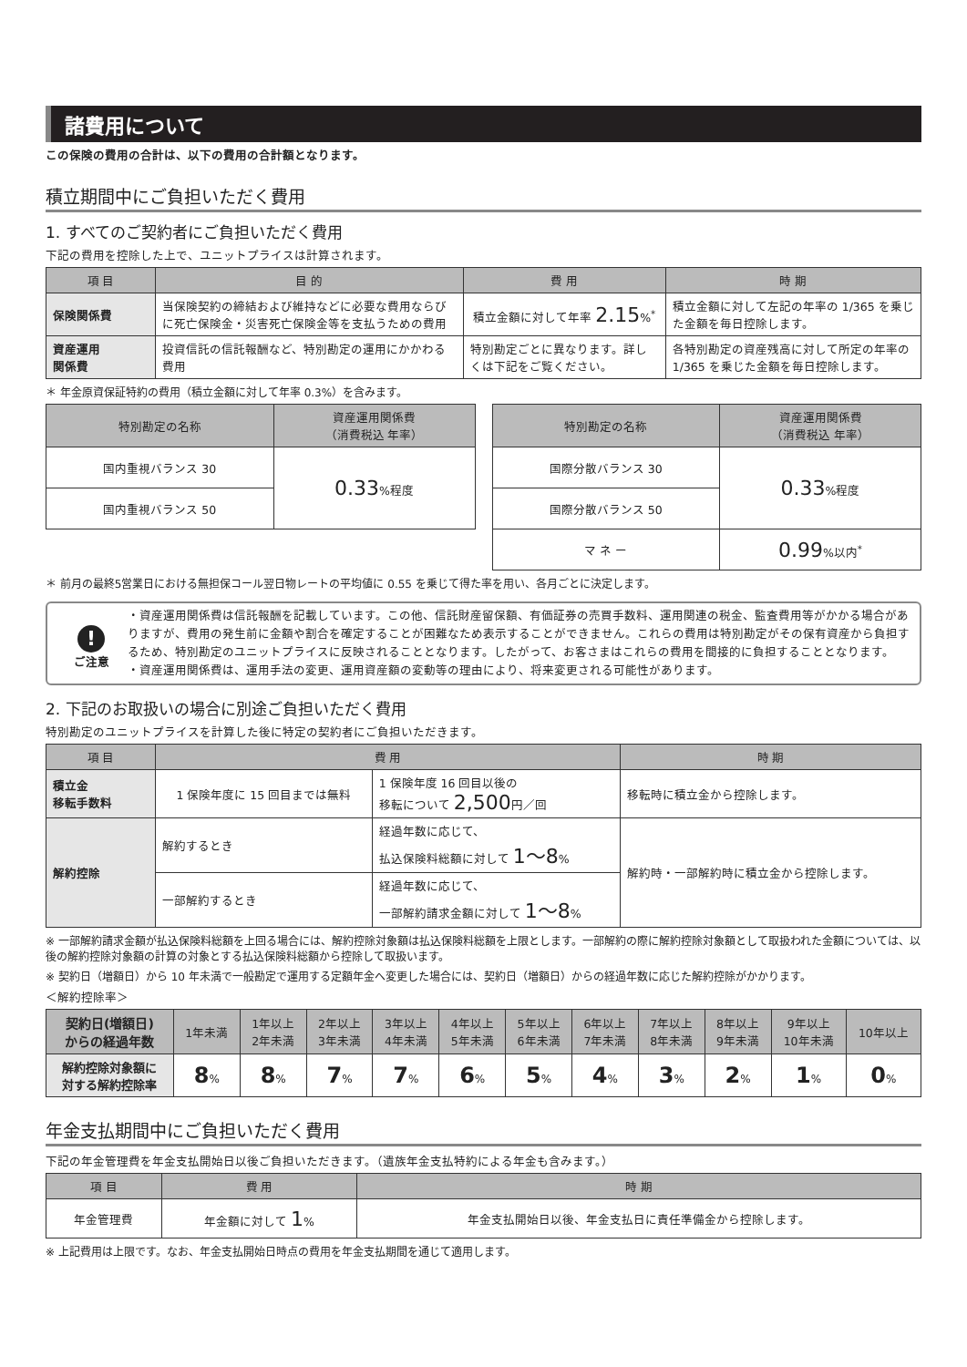諸費用について
この保険の費用の合計は、以下の費用の合計額となります。
積立期間中にご負担いただく費用
1. すべてのご契約者にご負担いただく費用
下記の費用を控除した上で、ユニットプライスは計算されます。
| 項 目 | 目 的 | 費 用 | 時 期 |
| --- | --- | --- | --- |
| 保険関係費 | 当保険契約の締結および維持などに必要な費用ならびに死亡保険金・災害死亡保険金等を支払うための費用 | 積立金額に対して年率 2.15 %<sup>*</sup> | 積立金額に対して左記の年率の 1/365 を乗じた金額を毎日控除します。 |
| 資産運用 関係費 | 投資信託の信託報酬など、特別勘定の運用にかかわる費用 | 特別勘定ごとに異なります。詳しくは下記をご覧ください。 | 各特別勘定の資産残高に対して所定の年率の 1/365 を乗じた金額を毎日控除します。 |
＊ 年金原資保証特約の費用（積立金額に対して年率 0.3%）を含みます。
| 特別勘定の名称 | 資産運用関係費 （消費税込 年率） |
| --- | --- |
| 国内重視バランス 30 | 0.33 %程度 |
| 国内重視バランス 50 | |
| 特別勘定の名称 | 資産運用関係費 （消費税込 年率） |
| --- | --- |
| 国際分散バランス 30 | 0.33 %程度 |
| 国際分散バランス 50 | |
| マ ネ ー | 0.99 %以内<sup>*</sup> |
＊ 前月の最終5営業日における無担保コール翌日物レートの平均値に 0.55 を乗じて得た率を用い、各月ごとに決定します。
!
ご注意
・資産運用関係費は信託報酬を記載しています。この他、信託財産留保額、有価証券の売買手数料、運用関連の税金、監査費用等がかかる場合がありますが、費用の発生前に金額や割合を確定することが困難なため表示することができません。これらの費用は特別勘定がその保有資産から負担するため、特別勘定のユニットプライスに反映されることとなります。したがって、お客さまはこれらの費用を間接的に負担することとなります。
・資産運用関係費は、運用手法の変更、運用資産額の変動等の理由により、将来変更される可能性があります。
2. 下記のお取扱いの場合に別途ご負担いただく費用
特別勘定のユニットプライスを計算した後に特定の契約者にご負担いただきます。
| 項 目 | 費 用 | | 時 期 |
| --- | --- | --- | --- |
| 積立金 移転手数料 | 1 保険年度に 15 回目までは無料 | 1 保険年度 16 回目以後の 移転について 2,500 円／回 | 移転時に積立金から控除します。 |
| 解約控除 | 解約するとき | 経過年数に応じて、 払込保険料総額に対して 1～8 % | 解約時・一部解約時に積立金から控除します。 |
| | 一部解約するとき | 経過年数に応じて、 一部解約請求金額に対して 1～8 % | |
※ 一部解約請求金額が払込保険料総額を上回る場合には、解約控除対象額は払込保険料総額を上限とします。一部解約の際に解約控除対象額として取扱われた金額については、以後の解約控除対象額の計算の対象とする払込保険料総額から控除して取扱います。
※ 契約日（増額日）から 10 年未満で一般勘定で運用する定額年金へ変更した場合には、契約日（増額日）からの経過年数に応じた解約控除がかかります。
＜解約控除率＞
| 契約日(増額日) からの経過年数 | 1年未満 | 1年以上 2年未満 | 2年以上 3年未満 | 3年以上 4年未満 | 4年以上 5年未満 | 5年以上 6年未満 | 6年以上 7年未満 | 7年以上 8年未満 | 8年以上 9年未満 | 9年以上 10年未満 | 10年以上 |
| --- | --- | --- | --- | --- | --- | --- | --- | --- | --- | --- | --- |
| 解約控除対象額に 対する解約控除率 | 8 % | 8 % | 7 % | 7 % | 6 % | 5 % | 4 % | 3 % | 2 % | 1 % | 0 % |
年金支払期間中にご負担いただく費用
下記の年金管理費を年金支払開始日以後ご負担いただきます。（遺族年金支払特約による年金も含みます。）
| 項 目 | 費 用 | 時 期 |
| --- | --- | --- |
| 年金管理費 | 年金額に対して 1 % | 年金支払開始日以後、年金支払日に責任準備金から控除します。 |
※ 上記費用は上限です。なお、年金支払開始日時点の費用を年金支払期間を通じて適用します。